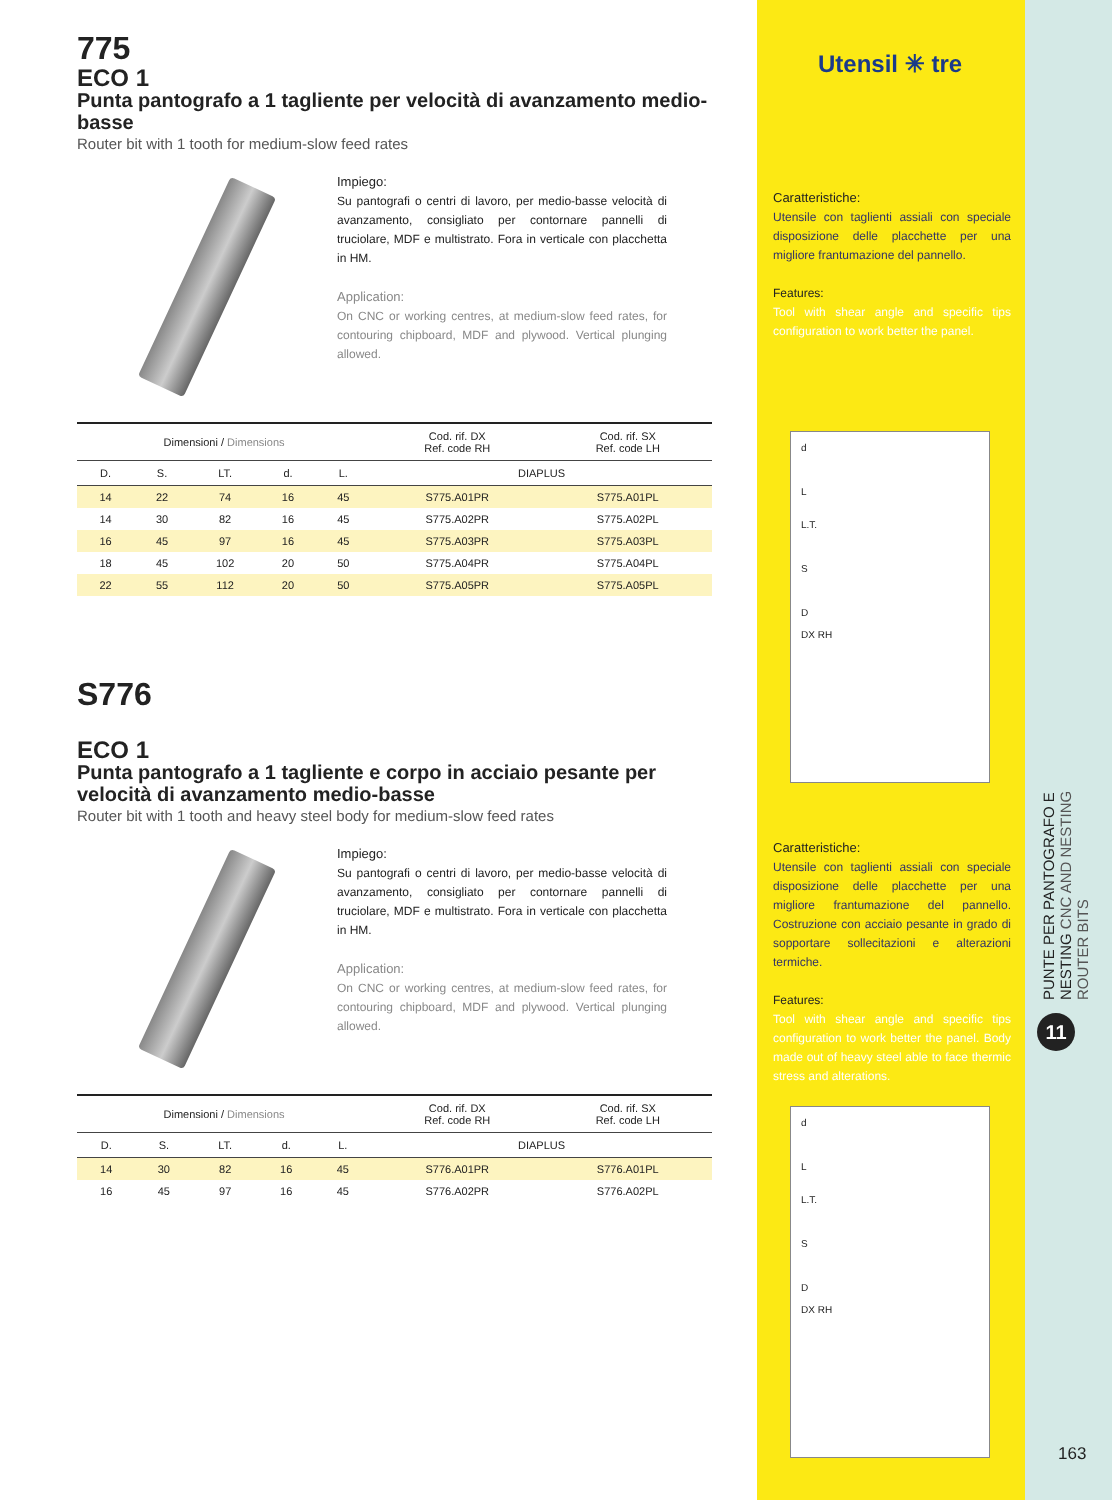775
ECO 1
Punta pantografo a 1 tagliente per velocità di avanzamento medio-basse
Router bit with 1 tooth for medium-slow feed rates
Impiego:
Su pantografi o centri di lavoro, per medio-basse velocità di avanzamento, consigliato per contornare pannelli di truciolare, MDF e multistrato. Fora in verticale con placchetta in HM.
Application:
On CNC or working centres, at medium-slow feed rates, for contouring chipboard, MDF and plywood. Vertical plunging allowed.
| Dimensioni / Dimensions | | | | | Cod. rif. DX Ref. code RH | Cod. rif. SX Ref. code LH |
| --- | --- | --- | --- | --- | --- | --- |
| D. | S. | LT. | d. | L. | DIAPLUS | |
| 14 | 22 | 74 | 16 | 45 | S775.A01PR | S775.A01PL |
| 14 | 30 | 82 | 16 | 45 | S775.A02PR | S775.A02PL |
| 16 | 45 | 97 | 16 | 45 | S775.A03PR | S775.A03PL |
| 18 | 45 | 102 | 20 | 50 | S775.A04PR | S775.A04PL |
| 22 | 55 | 112 | 20 | 50 | S775.A05PR | S775.A05PL |
S776
ECO 1
Punta pantografo a 1 tagliente e corpo in acciaio pesante per velocità di avanzamento medio-basse
Router bit with 1 tooth and heavy steel body for medium-slow feed rates
Impiego:
Su pantografi o centri di lavoro, per medio-basse velocità di avanzamento, consigliato per contornare pannelli di truciolare, MDF e multistrato. Fora in verticale con placchetta in HM.
Application:
On CNC or working centres, at medium-slow feed rates, for contouring chipboard, MDF and plywood. Vertical plunging allowed.
| Dimensioni / Dimensions | | | | | Cod. rif. DX Ref. code RH | Cod. rif. SX Ref. code LH |
| --- | --- | --- | --- | --- | --- | --- |
| D. | S. | LT. | d. | L. | DIAPLUS | |
| 14 | 30 | 82 | 16 | 45 | S776.A01PR | S776.A01PL |
| 16 | 45 | 97 | 16 | 45 | S776.A02PR | S776.A02PL |
Utensil ✳ tre
Caratteristiche:
Utensile con taglienti assiali con speciale disposizione delle placchette per una migliore frantumazione del pannello.
Features:
Tool with shear angle and specific tips configuration to work better the panel.
d
L
L.T.
S
D
DX RH
Caratteristiche:
Utensile con taglienti assiali con speciale disposizione delle placchette per una migliore frantumazione del pannello. Costruzione con acciaio pesante in grado di sopportare sollecitazioni e alterazioni termiche.
Features:
Tool with shear angle and specific tips configuration to work better the panel. Body made out of heavy steel able to face thermic stress and alterations.
d
L
L.T.
S
D
DX RH
PUNTE PER PANTOGRAFO E NESTING CNC AND NESTING ROUTER BITS
11
163